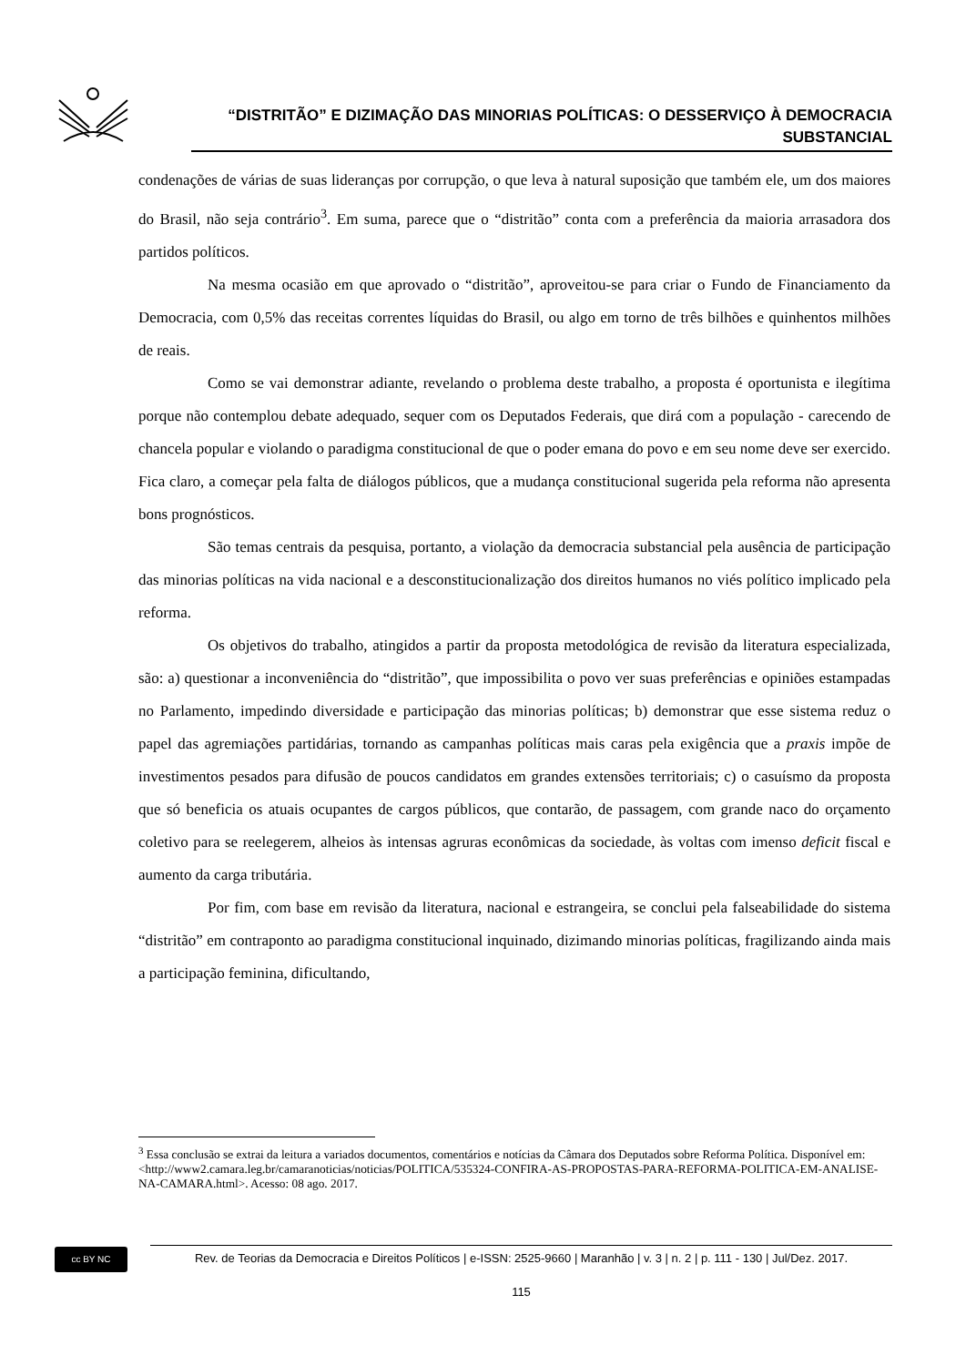“DISTRITÃO” E DIZIMAÇÃO DAS MINORIAS POLÍTICAS: O DESSERVIÇO À DEMOCRACIA
SUBSTANCIAL
condenações de várias de suas lideranças por corrupção, o que leva à natural suposição que também ele, um dos maiores do Brasil, não seja contrário<sup>3</sup>. Em suma, parece que o “distritão” conta com a preferência da maioria arrasadora dos partidos políticos.
Na mesma ocasião em que aprovado o “distritão”, aproveitou-se para criar o Fundo de Financiamento da Democracia, com 0,5% das receitas correntes líquidas do Brasil, ou algo em torno de três bilhões e quinhentos milhões de reais.
Como se vai demonstrar adiante, revelando o problema deste trabalho, a proposta é oportunista e ilegítima porque não contemplou debate adequado, sequer com os Deputados Federais, que dirá com a população - carecendo de chancela popular e violando o paradigma constitucional de que o poder emana do povo e em seu nome deve ser exercido. Fica claro, a começar pela falta de diálogos públicos, que a mudança constitucional sugerida pela reforma não apresenta bons prognósticos.
São temas centrais da pesquisa, portanto, a violação da democracia substancial pela ausência de participação das minorias políticas na vida nacional e a desconstitucionalização dos direitos humanos no viés político implicado pela reforma.
Os objetivos do trabalho, atingidos a partir da proposta metodológica de revisão da literatura especializada, são: a) questionar a inconveniência do “distritão”, que impossibilita o povo ver suas preferências e opiniões estampadas no Parlamento, impedindo diversidade e participação das minorias políticas; b) demonstrar que esse sistema reduz o papel das agremiações partidárias, tornando as campanhas políticas mais caras pela exigência que a praxis impõe de investimentos pesados para difusão de poucos candidatos em grandes extensões territoriais; c) o casuísmo da proposta que só beneficia os atuais ocupantes de cargos públicos, que contarão, de passagem, com grande naco do orçamento coletivo para se reelegerem, alheios às intensas agruras econômicas da sociedade, às voltas com imenso deficit fiscal e aumento da carga tributária.
Por fim, com base em revisão da literatura, nacional e estrangeira, se conclui pela falseabilidade do sistema “distritão” em contraponto ao paradigma constitucional inquinado, dizimando minorias políticas, fragilizando ainda mais a participação feminina, dificultando,
<sup>3</sup> Essa conclusão se extrai da leitura a variados documentos, comentários e notícias da Câmara dos Deputados sobre Reforma Política. Disponível em: <http://www2.camara.leg.br/camaranoticias/noticias/POLITICA/535324-CONFIRA-AS-PROPOSTAS-PARA-REFORMA-POLITICA-EM-ANALISE-NA-CAMARA.html>. Acesso: 08 ago. 2017.
cc BY NC
Rev. de Teorias da Democracia e Direitos Políticos | e-ISSN: 2525-9660 | Maranhão | v. 3 | n. 2 | p. 111 - 130 | Jul/Dez. 2017.
115